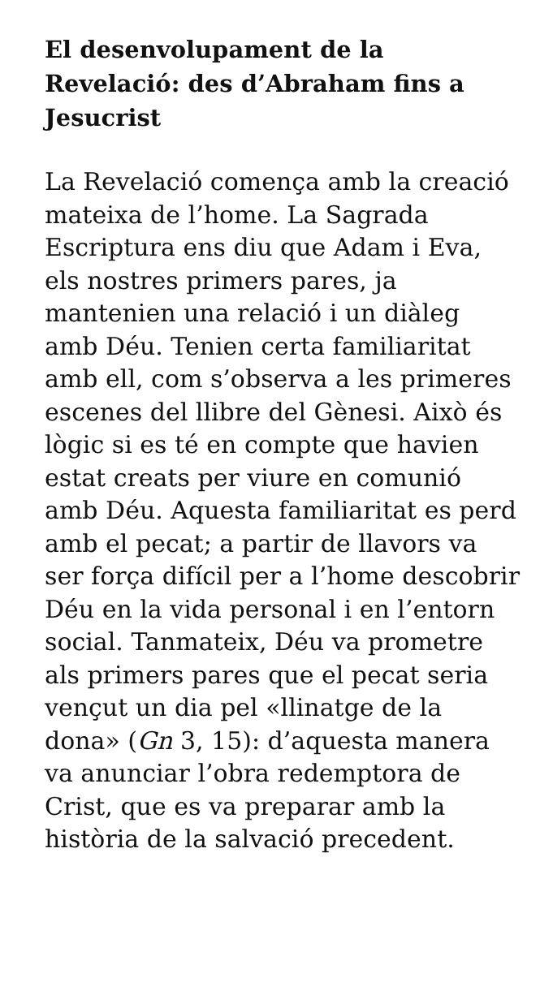El desenvolupament de la Revelació: des d’Abraham fins a Jesucrist
La Revelació comença amb la creació mateixa de l’home. La Sagrada Escriptura ens diu que Adam i Eva, els nostres primers pares, ja mantenien una relació i un diàleg amb Déu. Tenien certa familiaritat amb ell, com s’observa a les primeres escenes del llibre del Gènesi. Això és lògic si es té en compte que havien estat creats per viure en comunió amb Déu. Aquesta familiaritat es perd amb el pecat; a partir de llavors va ser força difícil per a l’home descobrir Déu en la vida personal i en l’entorn social. Tanmateix, Déu va prometre als primers pares que el pecat seria vençut un dia pel «llinatge de la dona» (Gn 3, 15): d’aquesta manera va anunciar l’obra redemptora de Crist, que es va preparar amb la història de la salvació precedent.